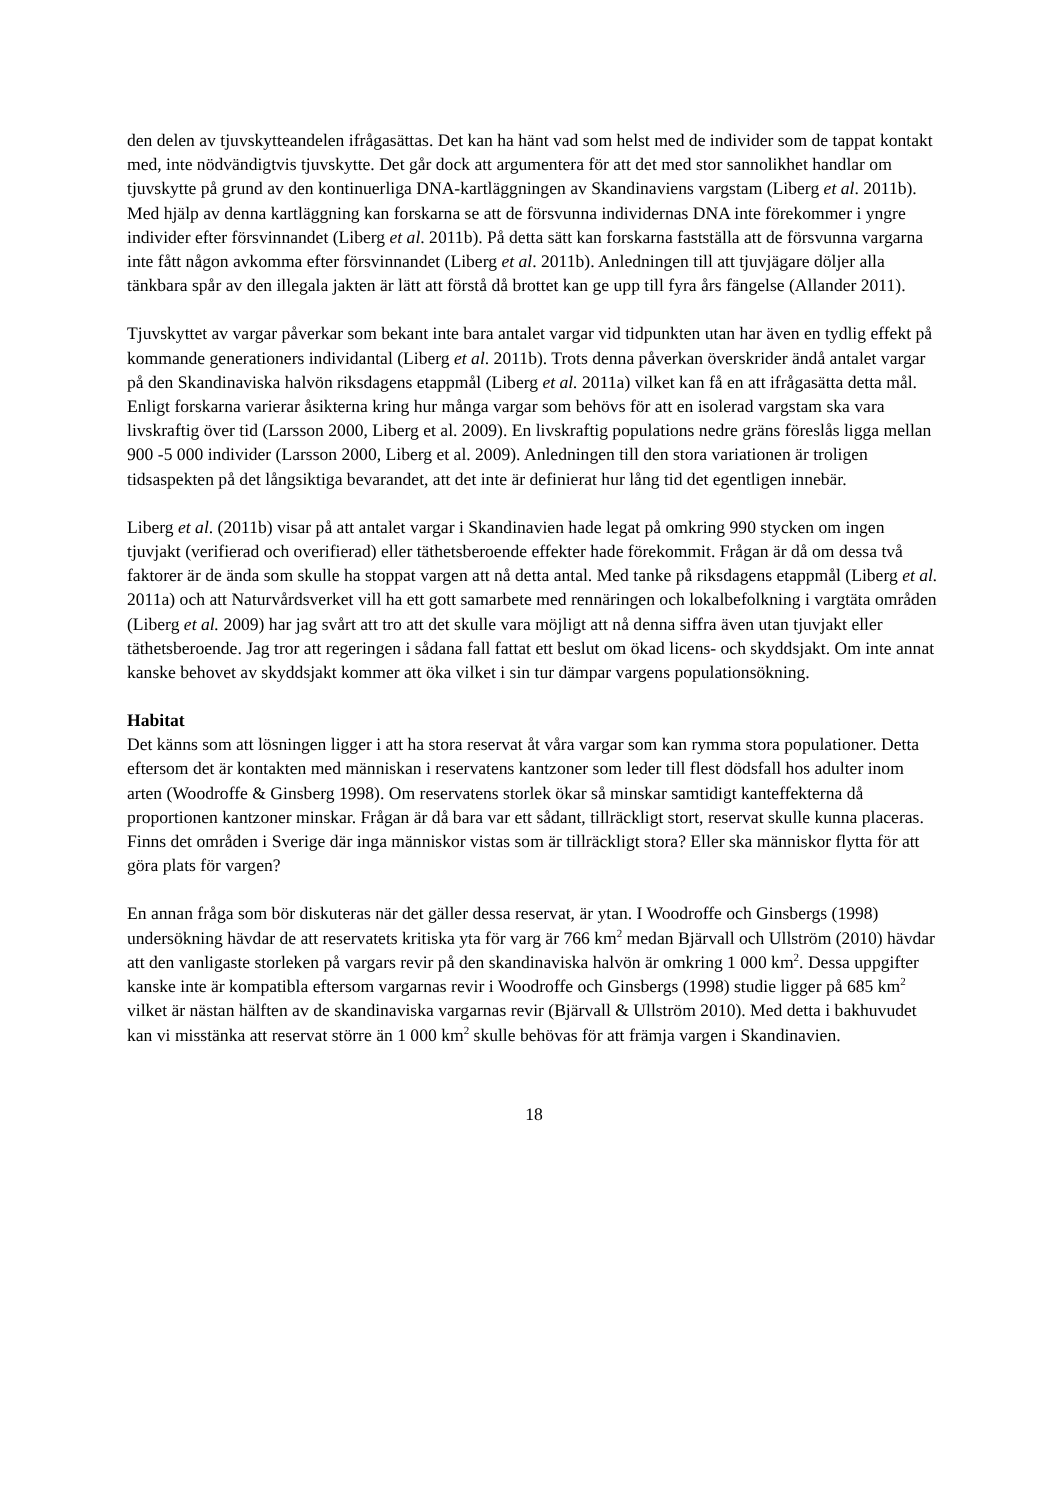den delen av tjuvskytteandelen ifrågasättas. Det kan ha hänt vad som helst med de individer som de tappat kontakt med, inte nödvändigtvis tjuvskytte. Det går dock att argumentera för att det med stor sannolikhet handlar om tjuvskytte på grund av den kontinuerliga DNA-kartläggningen av Skandinaviens vargstam (Liberg et al. 2011b). Med hjälp av denna kartläggning kan forskarna se att de försvunna individernas DNA inte förekommer i yngre individer efter försvinnandet (Liberg et al. 2011b). På detta sätt kan forskarna fastställa att de försvunna vargarna inte fått någon avkomma efter försvinnandet (Liberg et al. 2011b). Anledningen till att tjuvjägare döljer alla tänkbara spår av den illegala jakten är lätt att förstå då brottet kan ge upp till fyra års fängelse (Allander 2011).
Tjuvskyttet av vargar påverkar som bekant inte bara antalet vargar vid tidpunkten utan har även en tydlig effekt på kommande generationers individantal (Liberg et al. 2011b). Trots denna påverkan överskrider ändå antalet vargar på den Skandinaviska halvön riksdagens etappmål (Liberg et al. 2011a) vilket kan få en att ifrågasätta detta mål. Enligt forskarna varierar åsikterna kring hur många vargar som behövs för att en isolerad vargstam ska vara livskraftig över tid (Larsson 2000, Liberg et al. 2009). En livskraftig populations nedre gräns föreslås ligga mellan 900 -5 000 individer (Larsson 2000, Liberg et al. 2009). Anledningen till den stora variationen är troligen tidsaspekten på det långsiktiga bevarandet, att det inte är definierat hur lång tid det egentligen innebär.
Liberg et al. (2011b) visar på att antalet vargar i Skandinavien hade legat på omkring 990 stycken om ingen tjuvjakt (verifierad och overifierad) eller täthetsberoende effekter hade förekommit. Frågan är då om dessa två faktorer är de ända som skulle ha stoppat vargen att nå detta antal. Med tanke på riksdagens etappmål (Liberg et al. 2011a) och att Naturvårdsverket vill ha ett gott samarbete med rennäringen och lokalbefolkning i vargtäta områden (Liberg et al. 2009) har jag svårt att tro att det skulle vara möjligt att nå denna siffra även utan tjuvjakt eller täthetsberoende. Jag tror att regeringen i sådana fall fattat ett beslut om ökad licens- och skyddsjakt. Om inte annat kanske behovet av skyddsjakt kommer att öka vilket i sin tur dämpar vargens populationsökning.
Habitat
Det känns som att lösningen ligger i att ha stora reservat åt våra vargar som kan rymma stora populationer. Detta eftersom det är kontakten med människan i reservatens kantzoner som leder till flest dödsfall hos adulter inom arten (Woodroffe & Ginsberg 1998). Om reservatens storlek ökar så minskar samtidigt kanteffekterna då proportionen kantzoner minskar. Frågan är då bara var ett sådant, tillräckligt stort, reservat skulle kunna placeras. Finns det områden i Sverige där inga människor vistas som är tillräckligt stora? Eller ska människor flytta för att göra plats för vargen?
En annan fråga som bör diskuteras när det gäller dessa reservat, är ytan. I Woodroffe och Ginsbergs (1998) undersökning hävdar de att reservatets kritiska yta för varg är 766 km<sup>2</sup> medan Bjärvall och Ullström (2010) hävdar att den vanligaste storleken på vargars revir på den skandinaviska halvön är omkring 1 000 km<sup>2</sup>. Dessa uppgifter kanske inte är kompatibla eftersom vargarnas revir i Woodroffe och Ginsbergs (1998) studie ligger på 685 km<sup>2</sup> vilket är nästan hälften av de skandinaviska vargarnas revir (Bjärvall & Ullström 2010). Med detta i bakhuvudet kan vi misstänka att reservat större än 1 000 km<sup>2</sup> skulle behövas för att främja vargen i Skandinavien.
18